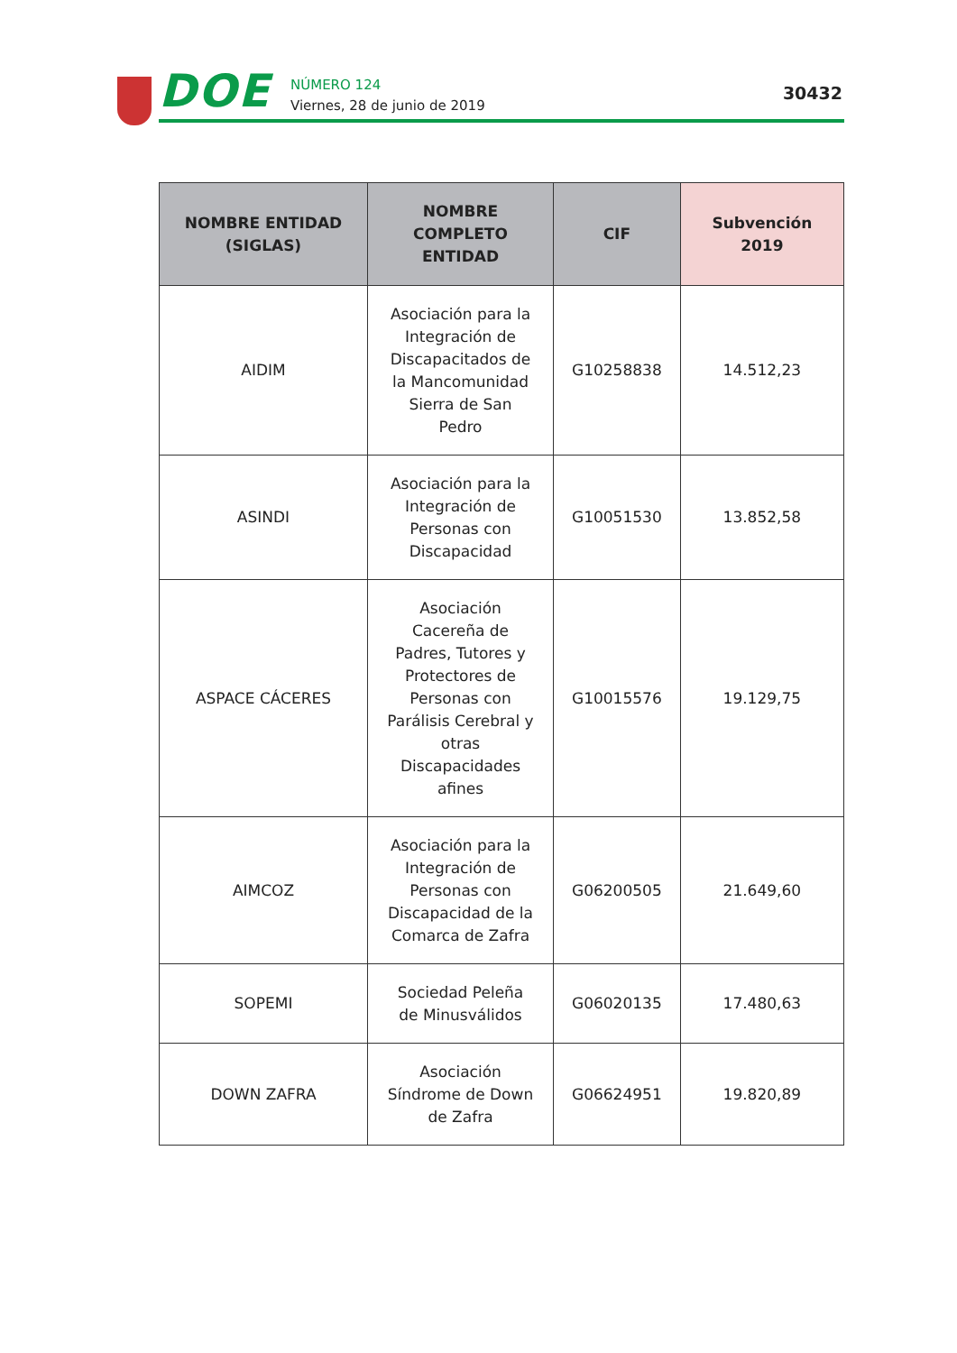DOE
NÚMERO 124
Viernes, 28 de junio de 2019
30432
| NOMBRE ENTIDAD (SIGLAS) | NOMBRE COMPLETO ENTIDAD | CIF | Subvención 2019 |
| --- | --- | --- | --- |
| AIDIM | Asociación para la Integración de Discapacitados de la Mancomunidad Sierra de San Pedro | G10258838 | 14.512,23 |
| ASINDI | Asociación para la Integración de Personas con Discapacidad | G10051530 | 13.852,58 |
| ASPACE CÁCERES | Asociación Cacereña de Padres, Tutores y Protectores de Personas con Parálisis Cerebral y otras Discapacidades afines | G10015576 | 19.129,75 |
| AIMCOZ | Asociación para la Integración de Personas con Discapacidad de la Comarca de Zafra | G06200505 | 21.649,60 |
| SOPEMI | Sociedad Peleña de Minusválidos | G06020135 | 17.480,63 |
| DOWN ZAFRA | Asociación Síndrome de Down de Zafra | G06624951 | 19.820,89 |